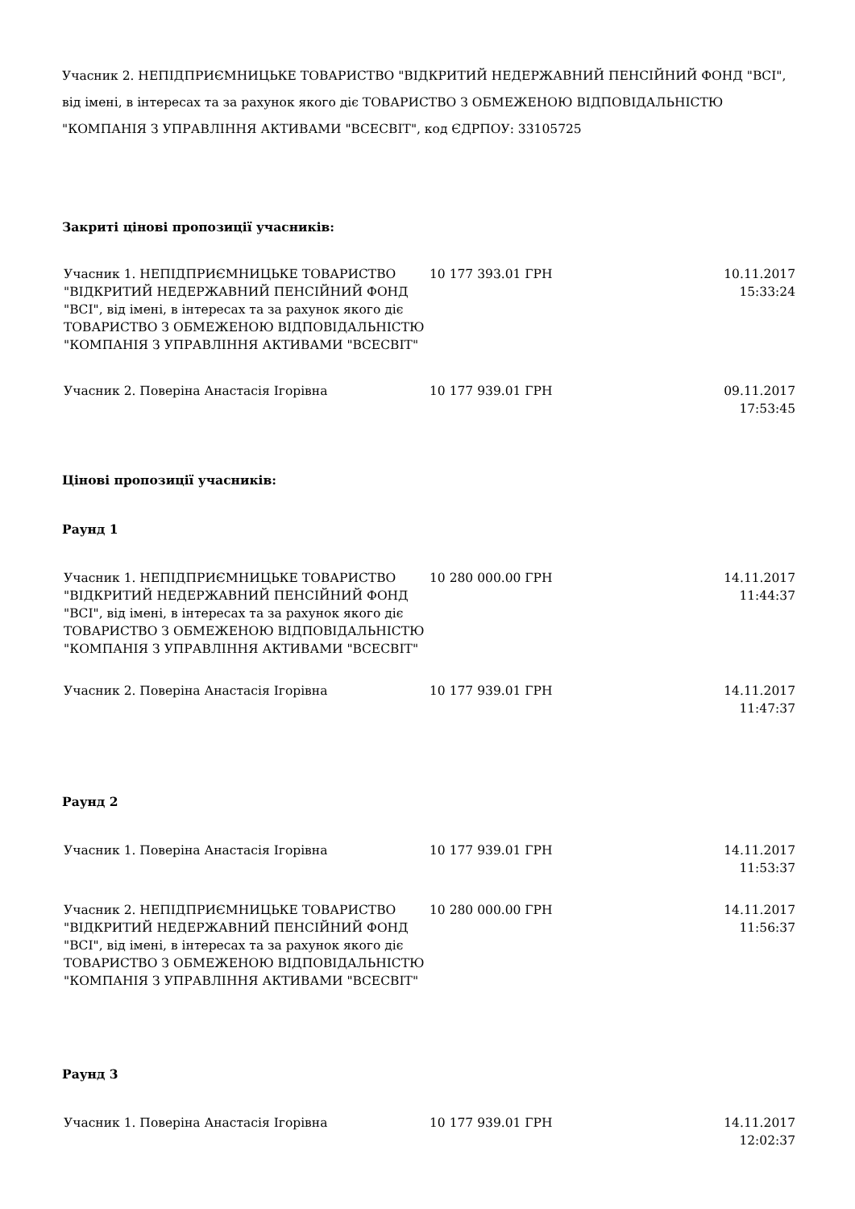Учасник 2. НЕПІДПРИЄМНИЦЬКЕ ТОВАРИСТВО "ВІДКРИТИЙ НЕДЕРЖАВНИЙ ПЕНСІЙНИЙ ФОНД "ВСІ", від імені, в інтересах та за рахунок якого діє ТОВАРИСТВО З ОБМЕЖЕНОЮ ВІДПОВІДАЛЬНІСТЮ "КОМПАНІЯ З УПРАВЛІННЯ АКТИВАМИ "ВСЕСВІТ", код ЄДРПОУ: 33105725
Закриті цінові пропозиції учасників:
| Учасник 1. НЕПІДПРИЄМНИЦЬКЕ ТОВАРИСТВО "ВІДКРИТИЙ НЕДЕРЖАВНИЙ ПЕНСІЙНИЙ ФОНД "ВСІ", від імені, в інтересах та за рахунок якого діє ТОВАРИСТВО З ОБМЕЖЕНОЮ ВІДПОВІДАЛЬНІСТЮ "КОМПАНІЯ З УПРАВЛІННЯ АКТИВАМИ "ВСЕСВІТ" | 10 177 393.01 ГРН | 10.11.2017 15:33:24 |
| Учасник 2. Поверіна Анастасія Ігорівна | 10 177 939.01 ГРН | 09.11.2017 17:53:45 |
Цінові пропозиції учасників:
Раунд 1
| Учасник 1. НЕПІДПРИЄМНИЦЬКЕ ТОВАРИСТВО "ВІДКРИТИЙ НЕДЕРЖАВНИЙ ПЕНСІЙНИЙ ФОНД "ВСІ", від імені, в інтересах та за рахунок якого діє ТОВАРИСТВО З ОБМЕЖЕНОЮ ВІДПОВІДАЛЬНІСТЮ "КОМПАНІЯ З УПРАВЛІННЯ АКТИВАМИ "ВСЕСВІТ" | 10 280 000.00 ГРН | 14.11.2017 11:44:37 |
| Учасник 2. Поверіна Анастасія Ігорівна | 10 177 939.01 ГРН | 14.11.2017 11:47:37 |
Раунд 2
| Учасник 1. Поверіна Анастасія Ігорівна | 10 177 939.01 ГРН | 14.11.2017 11:53:37 |
| Учасник 2. НЕПІДПРИЄМНИЦЬКЕ ТОВАРИСТВО "ВІДКРИТИЙ НЕДЕРЖАВНИЙ ПЕНСІЙНИЙ ФОНД "ВСІ", від імені, в інтересах та за рахунок якого діє ТОВАРИСТВО З ОБМЕЖЕНОЮ ВІДПОВІДАЛЬНІСТЮ "КОМПАНІЯ З УПРАВЛІННЯ АКТИВАМИ "ВСЕСВІТ" | 10 280 000.00 ГРН | 14.11.2017 11:56:37 |
Раунд 3
| Учасник 1. Поверіна Анастасія Ігорівна | 10 177 939.01 ГРН | 14.11.2017 12:02:37 |